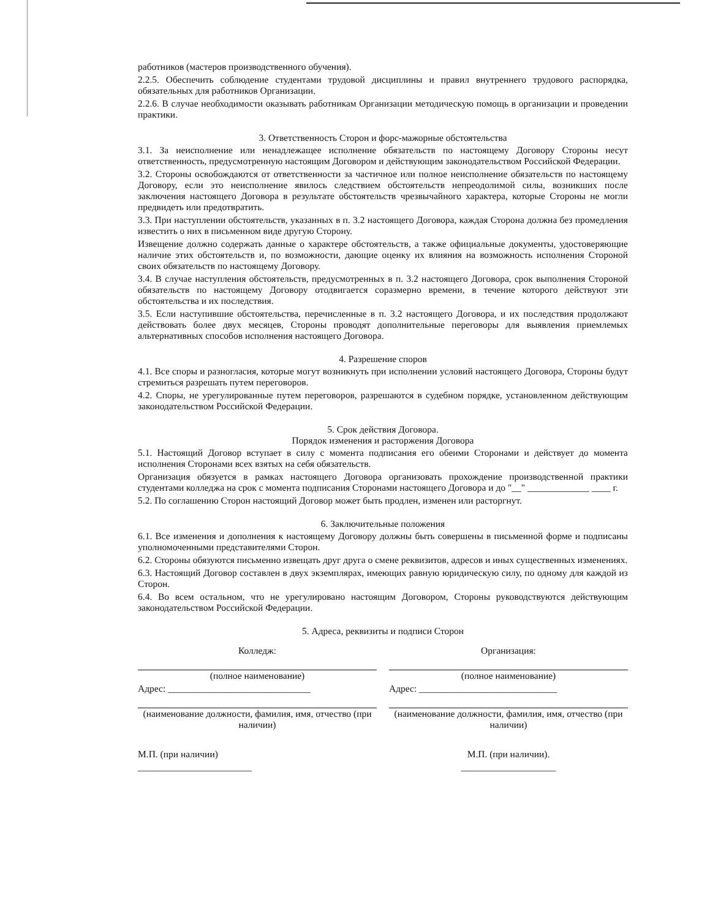работников (мастеров производственного обучения).
2.2.5. Обеспечить соблюдение студентами трудовой дисциплины и правил внутреннего трудового распорядка, обязательных для работников Организации.
2.2.6. В случае необходимости оказывать работникам Организации методическую помощь в организации и проведении практики.
3. Ответственность Сторон и форс-мажорные обстоятельства
3.1. За неисполнение или ненадлежащее исполнение обязательств по настоящему Договору Стороны несут ответственность, предусмотренную настоящим Договором и действующим законодательством Российской Федерации.
3.2. Стороны освобождаются от ответственности за частичное или полное неисполнение обязательств по настоящему Договору, если это неисполнение явилось следствием обстоятельств непреодолимой силы, возникших после заключения настоящего Договора в результате обстоятельств чрезвычайного характера, которые Стороны не могли предвидеть или предотвратить.
3.3. При наступлении обстоятельств, указанных в п. 3.2 настоящего Договора, каждая Сторона должна без промедления известить о них в письменном виде другую Сторону.
Извещение должно содержать данные о характере обстоятельств, а также официальные документы, удостоверяющие наличие этих обстоятельств и, по возможности, дающие оценку их влияния на возможность исполнения Стороной своих обязательств по настоящему Договору.
3.4. В случае наступления обстоятельств, предусмотренных в п. 3.2 настоящего Договора, срок выполнения Стороной обязательств по настоящему Договору отодвигается соразмерно времени, в течение которого действуют эти обстоятельства и их последствия.
3.5. Если наступившие обстоятельства, перечисленные в п. 3.2 настоящего Договора, и их последствия продолжают действовать более двух месяцев, Стороны проводят дополнительные переговоры для выявления приемлемых альтернативных способов исполнения настоящего Договора.
4. Разрешение споров
4.1. Все споры и разногласия, которые могут возникнуть при исполнении условий настоящего Договора, Стороны будут стремиться разрешать путем переговоров.
4.2. Споры, не урегулированные путем переговоров, разрешаются в судебном порядке, установленном действующим законодательством Российской Федерации.
5. Срок действия Договора.
Порядок изменения и расторжения Договора
5.1. Настоящий Договор вступает в силу с момента подписания его обеими Сторонами и действует до момента исполнения Сторонами всех взятых на себя обязательств.
Организация обязуется в рамках настоящего Договора организовать прохождение производственной практики студентами колледжа на срок с момента подписания Сторонами настоящего Договора и до "__" _____________ ____ г.
5.2. По соглашению Сторон настоящий Договор может быть продлен, изменен или расторгнут.
6. Заключительные положения
6.1. Все изменения и дополнения к настоящему Договору должны быть совершены в письменной форме и подписаны уполномоченными представителями Сторон.
6.2. Стороны обязуются письменно извещать друг друга о смене реквизитов, адресов и иных существенных изменениях.
6.3. Настоящий Договор составлен в двух экземплярах, имеющих равную юридическую силу, по одному для каждой из Сторон.
6.4. Во всем остальном, что не урегулировано настоящим Договором, Стороны руководствуются действующим законодательством Российской Федерации.
5. Адреса, реквизиты и подписи Сторон
Колледж:
(полное наименование)
Адрес: ______________________________
(наименование должности, фамилия, имя, отчество (при наличии)
М.П. (при наличии)
________________________
Организация:
(полное наименование)
Адрес: _____________________________
(наименование должности, фамилия, имя, отчество (при наличии)
М.П. (при наличии).
____________________